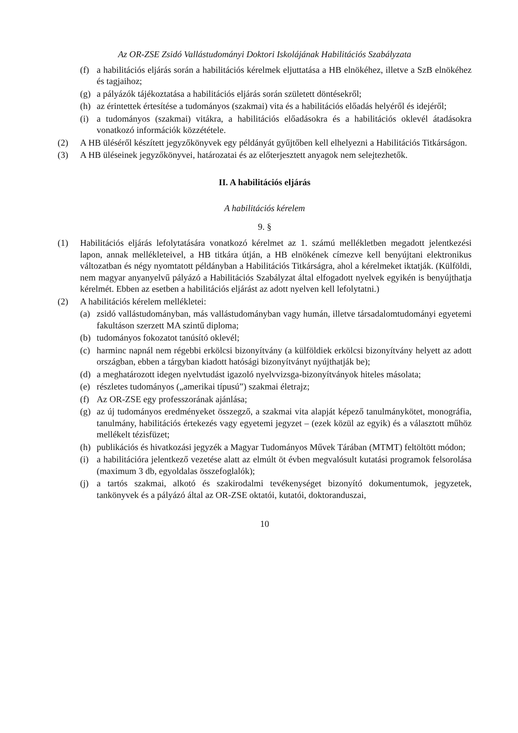Az OR-ZSE Zsidó Vallástudományi Doktori Iskolájának Habilitációs Szabályzata
(f) a habilitációs eljárás során a habilitációs kérelmek eljuttatása a HB elnökéhez, illetve a SzB elnökéhez és tagjaihoz;
(g) a pályázók tájékoztatása a habilitációs eljárás során született döntésekről;
(h) az érintettek értesítése a tudományos (szakmai) vita és a habilitációs előadás helyéről és idejéről;
(i) a tudományos (szakmai) vitákra, a habilitációs előadásokra és a habilitációs oklevél átadásokra vonatkozó információk közzététele.
(2) A HB üléséről készített jegyzőkönyvek egy példányát gyűjtőben kell elhelyezni a Habilitációs Titkárságon.
(3) A HB üléseinek jegyzőkönyvei, határozatai és az előterjesztett anyagok nem selejtezhetők.
II. A habilitációs eljárás
A habilitációs kérelem
9. §
(1) Habilitációs eljárás lefolytatására vonatkozó kérelmet az 1. számú mellékletben megadott jelentkezési lapon, annak mellékleteivel, a HB titkára útján, a HB elnökének címezve kell benyújtani elektronikus változatban és négy nyomtatott példányban a Habilitációs Titkárságra, ahol a kérelmeket iktatják. (Külföldi, nem magyar anyanyelvű pályázó a Habilitációs Szabályzat által elfogadott nyelvek egyikén is benyújthatja kérelmét. Ebben az esetben a habilitációs eljárást az adott nyelven kell lefolytatni.)
(2) A habilitációs kérelem mellékletei:
(a) zsidó vallástudományban, más vallástudományban vagy humán, illetve társadalomtudományi egyetemi fakultáson szerzett MA szintű diploma;
(b) tudományos fokozatot tanúsító oklevél;
(c) harminc napnál nem régebbi erkölcsi bizonyítvány (a külföldiek erkölcsi bizonyítvány helyett az adott országban, ebben a tárgyban kiadott hatósági bizonyítványt nyújthatják be);
(d) a meghatározott idegen nyelvtudást igazoló nyelvvizsga-bizonyítványok hiteles másolata;
(e) részletes tudományos („amerikai típusú”) szakmai életrajz;
(f) Az OR-ZSE egy professzorának ajánlása;
(g) az új tudományos eredményeket összegző, a szakmai vita alapját képező tanulmánykötet, monográfia, tanulmány, habilitációs értekezés vagy egyetemi jegyzet – (ezek közül az egyik) és a választott műhöz mellékelt tézisfüzet;
(h) publikációs és hivatkozási jegyzék a Magyar Tudományos Művek Tárában (MTMT) feltöltött módon;
(i) a habilitációra jelentkező vezetése alatt az elmúlt öt évben megvalósult kutatási programok felsorolása (maximum 3 db, egyoldalas összefoglalók);
(j) a tartós szakmai, alkotó és szakirodalmi tevékenységet bizonyító dokumentumok, jegyzetek, tankönyvek és a pályázó által az OR-ZSE oktatói, kutatói, doktoranduszai,
10